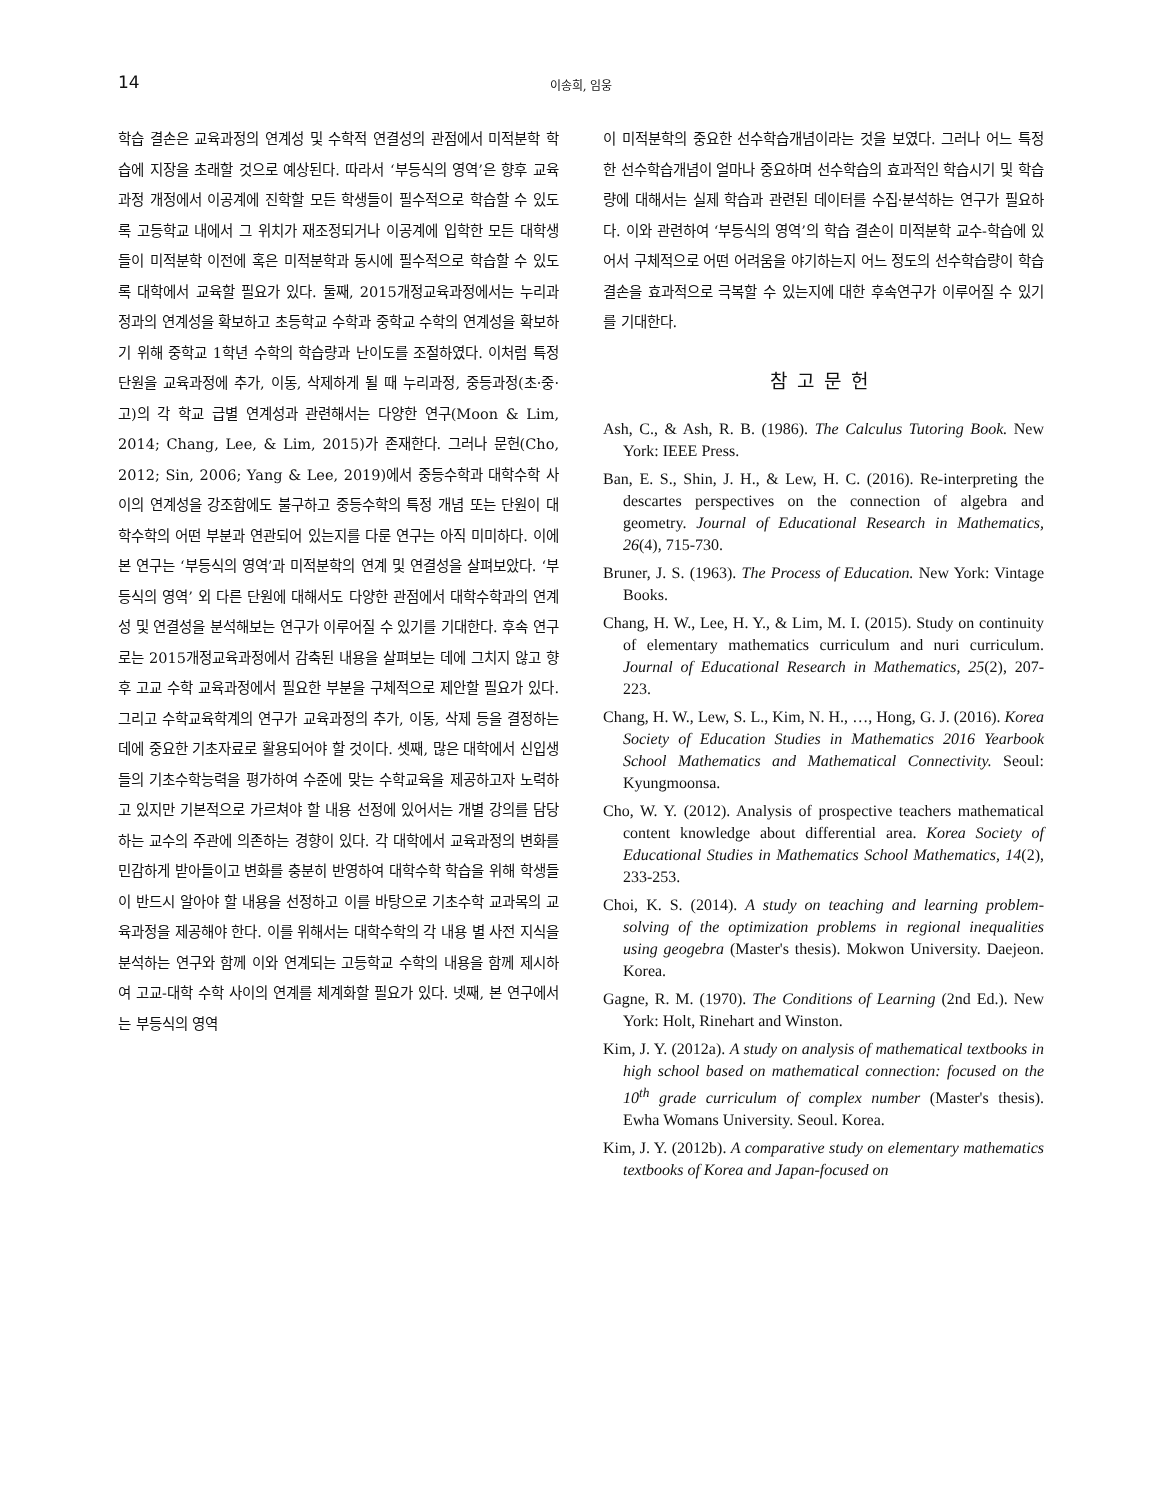14
이송희, 임웅
학습 결손은 교육과정의 연계성 및 수학적 연결성의 관점에서 미적분학 학습에 지장을 초래할 것으로 예상된다. 따라서 ‘부등식의 영역’은 향후 교육과정 개정에서 이공계에 진학할 모든 학생들이 필수적으로 학습할 수 있도록 고등학교 내에서 그 위치가 재조정되거나 이공계에 입학한 모든 대학생들이 미적분학 이전에 혹은 미적분학과 동시에 필수적으로 학습할 수 있도록 대학에서 교육할 필요가 있다. 둘째, 2015개정교육과정에서는 누리과정과의 연계성을 확보하고 초등학교 수학과 중학교 수학의 연계성을 확보하기 위해 중학교 1학년 수학의 학습량과 난이도를 조절하였다. 이처럼 특정 단원을 교육과정에 추가, 이동, 삭제하게 될 때 누리과정, 중등과정(초·중·고)의 각 학교 급별 연계성과 관련해서는 다양한 연구(Moon & Lim, 2014; Chang, Lee, & Lim, 2015)가 존재한다. 그러나 문헌(Cho, 2012; Sin, 2006; Yang & Lee, 2019)에서 중등수학과 대학수학 사이의 연계성을 강조함에도 불구하고 중등수학의 특정 개념 또는 단원이 대학수학의 어떤 부분과 연관되어 있는지를 다룬 연구는 아직 미미하다. 이에 본 연구는 ‘부등식의 영역’과 미적분학의 연계 및 연결성을 살펴보았다. ‘부등식의 영역’ 외 다른 단원에 대해서도 다양한 관점에서 대학수학과의 연계성 및 연결성을 분석해보는 연구가 이루어질 수 있기를 기대한다. 후속 연구로는 2015개정교육과정에서 감축된 내용을 살펴보는 데에 그치지 않고 향후 고교 수학 교육과정에서 필요한 부분을 구체적으로 제안할 필요가 있다. 그리고 수학교육학계의 연구가 교육과정의 추가, 이동, 삭제 등을 결정하는 데에 중요한 기초자료로 활용되어야 할 것이다. 셋째, 많은 대학에서 신입생들의 기초수학능력을 평가하여 수준에 맞는 수학교육을 제공하고자 노력하고 있지만 기본적으로 가르쳐야 할 내용 선정에 있어서는 개별 강의를 담당하는 교수의 주관에 의존하는 경향이 있다. 각 대학에서 교육과정의 변화를 민감하게 받아들이고 변화를 충분히 반영하여 대학수학 학습을 위해 학생들이 반드시 알아야 할 내용을 선정하고 이를 바탕으로 기초수학 교과목의 교육과정을 제공해야 한다. 이를 위해서는 대학수학의 각 내용 별 사전 지식을 분석하는 연구와 함께 이와 연계되는 고등학교 수학의 내용을 함께 제시하여 고교-대학 수학 사이의 연계를 체계화할 필요가 있다. 넷째, 본 연구에서는 부등식의 영역
이 미적분학의 중요한 선수학습개념이라는 것을 보였다. 그러나 어느 특정한 선수학습개념이 얼마나 중요하며 선수학습의 효과적인 학습시기 및 학습량에 대해서는 실제 학습과 관련된 데이터를 수집·분석하는 연구가 필요하다. 이와 관련하여 ‘부등식의 영역’의 학습 결손이 미적분학 교수-학습에 있어서 구체적으로 어떤 어려움을 야기하는지 어느 정도의 선수학습량이 학습 결손을 효과적으로 극복할 수 있는지에 대한 후속연구가 이루어질 수 있기를 기대한다.
참고문헌
Ash, C., & Ash, R. B. (1986). The Calculus Tutoring Book. New York: IEEE Press.
Ban, E. S., Shin, J. H., & Lew, H. C. (2016). Re-interpreting the descartes perspectives on the connection of algebra and geometry. Journal of Educational Research in Mathematics, 26(4), 715-730.
Bruner, J. S. (1963). The Process of Education. New York: Vintage Books.
Chang, H. W., Lee, H. Y., & Lim, M. I. (2015). Study on continuity of elementary mathematics curriculum and nuri curriculum. Journal of Educational Research in Mathematics, 25(2), 207-223.
Chang, H. W., Lew, S. L., Kim, N. H., …, Hong, G. J. (2016). Korea Society of Education Studies in Mathematics 2016 Yearbook School Mathematics and Mathematical Connectivity. Seoul: Kyungmoonsa.
Cho, W. Y. (2012). Analysis of prospective teachers mathematical content knowledge about differential area. Korea Society of Educational Studies in Mathematics School Mathematics, 14(2), 233-253.
Choi, K. S. (2014). A study on teaching and learning problem-solving of the optimization problems in regional inequalities using geogebra (Master's thesis). Mokwon University. Daejeon. Korea.
Gagne, R. M. (1970). The Conditions of Learning (2nd Ed.). New York: Holt, Rinehart and Winston.
Kim, J. Y. (2012a). A study on analysis of mathematical textbooks in high school based on mathematical connection: focused on the 10<sup>th</sup> grade curriculum of complex number (Master's thesis). Ewha Womans University. Seoul. Korea.
Kim, J. Y. (2012b). A comparative study on elementary mathematics textbooks of Korea and Japan-focused on